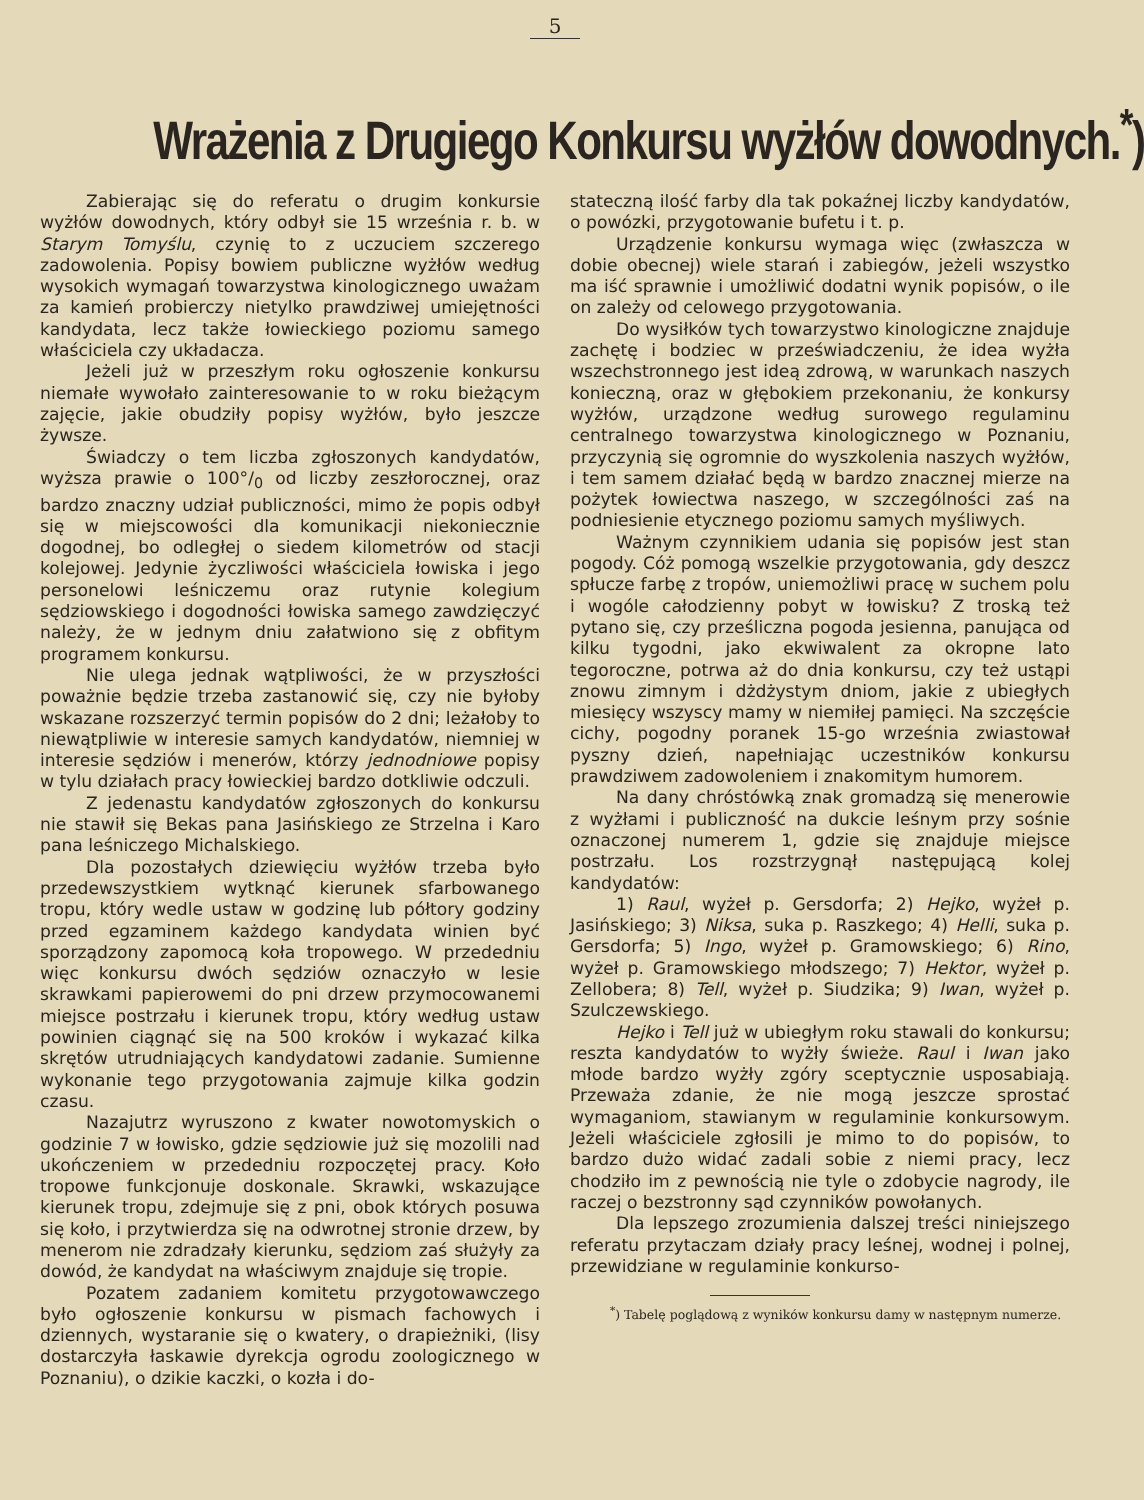5
Wrażenia z Drugiego Konkursu wyżłów dowodnych.<sup>*</sup>)
Zabierając się do referatu o drugim konkursie wyżłów dowodnych, który odbył sie 15 września r. b. w Starym Tomyślu, czynię to z uczuciem szczerego zadowolenia. Popisy bowiem publiczne wyżłów według wysokich wymagań towarzystwa kinologicznego uważam za kamień probierczy nietylko prawdziwej umiejętności kandydata, lecz także łowieckiego poziomu samego właściciela czy układacza.
Jeżeli już w przeszłym roku ogłoszenie konkursu niemałe wywołało zainteresowanie to w roku bieżącym zajęcie, jakie obudziły popisy wyżłów, było jeszcze żywsze.
Świadczy o tem liczba zgłoszonych kandydatów, wyższa prawie o 100°/<sub>0</sub> od liczby zeszłorocznej, oraz bardzo znaczny udział publiczności, mimo że popis odbył się w miejscowości dla komunikacji niekoniecznie dogodnej, bo odległej o siedem kilometrów od stacji kolejowej. Jedynie życzliwości właściciela łowiska i jego personelowi leśniczemu oraz rutynie kolegium sędziowskiego i dogodności łowiska samego zawdzięczyć należy, że w jednym dniu załatwiono się z obfitym programem konkursu.
Nie ulega jednak wątpliwości, że w przyszłości poważnie będzie trzeba zastanowić się, czy nie byłoby wskazane rozszerzyć termin popisów do 2 dni; leżałoby to niewątpliwie w interesie samych kandydatów, niemniej w interesie sędziów i menerów, którzy jednodniowe popisy w tylu działach pracy łowieckiej bardzo dotkliwie odczuli.
Z jedenastu kandydatów zgłoszonych do konkursu nie stawił się Bekas pana Jasińskiego ze Strzelna i Karo pana leśniczego Michalskiego.
Dla pozostałych dziewięciu wyżłów trzeba było przedewszystkiem wytknąć kierunek sfarbowanego tropu, który wedle ustaw w godzinę lub półtory godziny przed egzaminem każdego kandydata winien być sporządzony zapomocą koła tropowego. W przededniu więc konkursu dwóch sędziów oznaczyło w lesie skrawkami papierowemi do pni drzew przymocowanemi miejsce postrzału i kierunek tropu, który według ustaw powinien ciągnąć się na 500 kroków i wykazać kilka skrętów utrudniających kandydatowi zadanie. Sumienne wykonanie tego przygotowania zajmuje kilka godzin czasu.
Nazajutrz wyruszono z kwater nowotomyskich o godzinie 7 w łowisko, gdzie sędziowie już się mozolili nad ukończeniem w przededniu rozpoczętej pracy. Koło tropowe funkcjonuje doskonale. Skrawki, wskazujące kierunek tropu, zdejmuje się z pni, obok których posuwa się koło, i przytwierdza się na odwrotnej stronie drzew, by menerom nie zdradzały kierunku, sędziom zaś służyły za dowód, że kandydat na właściwym znajduje się tropie.
Pozatem zadaniem komitetu przygotowawczego było ogłoszenie konkursu w pismach fachowych i dziennych, wystaranie się o kwatery, o drapieżniki, (lisy dostarczyła łaskawie dyrekcja ogrodu zoologicznego w Poznaniu), o dzikie kaczki, o kozła i do-
stateczną ilość farby dla tak pokaźnej liczby kandydatów, o powózki, przygotowanie bufetu i t. p.
Urządzenie konkursu wymaga więc (zwłaszcza w dobie obecnej) wiele starań i zabiegów, jeżeli wszystko ma iść sprawnie i umożliwić dodatni wynik popisów, o ile on zależy od celowego przygotowania.
Do wysiłków tych towarzystwo kinologiczne znajduje zachętę i bodziec w przeświadczeniu, że idea wyżła wszechstronnego jest ideą zdrową, w warunkach naszych konieczną, oraz w głębokiem przekonaniu, że konkursy wyżłów, urządzone według surowego regulaminu centralnego towarzystwa kinologicznego w Poznaniu, przyczynią się ogromnie do wyszkolenia naszych wyżłów, i tem samem działać będą w bardzo znacznej mierze na pożytek łowiectwa naszego, w szczególności zaś na podniesienie etycznego poziomu samych myśliwych.
Ważnym czynnikiem udania się popisów jest stan pogody. Cóż pomogą wszelkie przygotowania, gdy deszcz spłucze farbę z tropów, uniemożliwi pracę w suchem polu i wogóle całodzienny pobyt w łowisku? Z troską też pytano się, czy prześliczna pogoda jesienna, panująca od kilku tygodni, jako ekwiwalent za okropne lato tegoroczne, potrwa aż do dnia konkursu, czy też ustąpi znowu zimnym i dżdżystym dniom, jakie z ubiegłych miesięcy wszyscy mamy w niemiłej pamięci. Na szczęście cichy, pogodny poranek 15-go września zwiastował pyszny dzień, napełniając uczestników konkursu prawdziwem zadowoleniem i znakomitym humorem.
Na dany chróstówką znak gromadzą się menerowie z wyżłami i publiczność na dukcie leśnym przy sośnie oznaczonej numerem 1, gdzie się znajduje miejsce postrzału. Los rozstrzygnął następującą kolej kandydatów:
1) Raul, wyżeł p. Gersdorfa; 2) Hejko, wyżeł p. Jasińskiego; 3) Niksa, suka p. Raszkego; 4) Helli, suka p. Gersdorfa; 5) Ingo, wyżeł p. Gramowskiego; 6) Rino, wyżeł p. Gramowskiego młodszego; 7) Hektor, wyżeł p. Zellobera; 8) Tell, wyżeł p. Siudzika; 9) Iwan, wyżeł p. Szulczewskiego.
Hejko i Tell już w ubiegłym roku stawali do konkursu; reszta kandydatów to wyżły świeże. Raul i Iwan jako młode bardzo wyżły zgóry sceptycznie usposabiają. Przeważa zdanie, że nie mogą jeszcze sprostać wymaganiom, stawianym w regulaminie konkursowym. Jeżeli właściciele zgłosili je mimo to do popisów, to bardzo dużo widać zadali sobie z niemi pracy, lecz chodziło im z pewnością nie tyle o zdobycie nagrody, ile raczej o bezstronny sąd czynników powołanych.
Dla lepszego zrozumienia dalszej treści niniejszego referatu przytaczam działy pracy leśnej, wodnej i polnej, przewidziane w regulaminie konkurso-
<sup>*</sup>) Tabelę poglądową z wyników konkursu damy w następnym numerze.